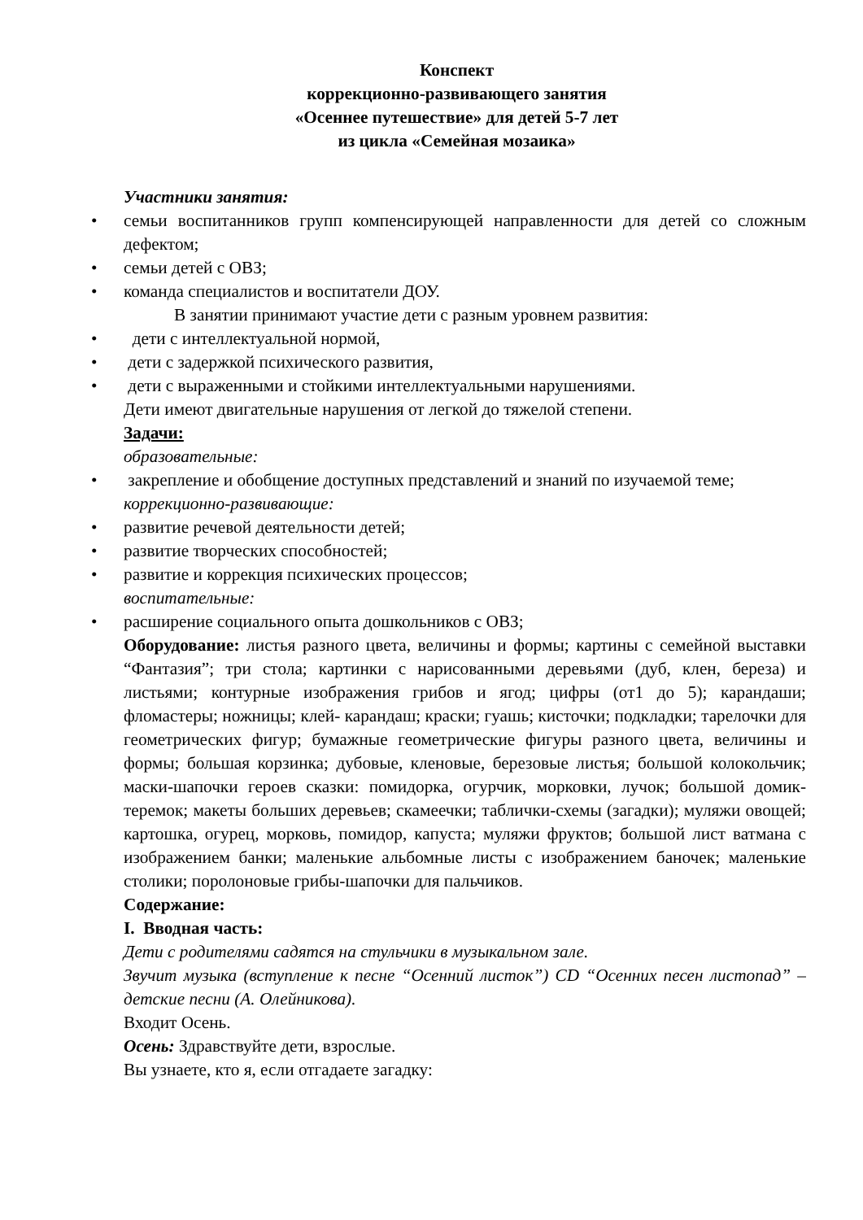Конспект
коррекционно-развивающего занятия
«Осеннее путешествие» для детей 5-7 лет
из цикла «Семейная мозаика»
Участники занятия:
• семьи воспитанников групп компенсирующей направленности для детей со сложным дефектом;
• семьи детей с ОВЗ;
• команда специалистов и воспитатели ДОУ.
В занятии принимают участие дети с разным уровнем развития:
• дети с интеллектуальной нормой,
• дети с задержкой психического развития,
• дети с выраженными и стойкими интеллектуальными нарушениями.
Дети имеют двигательные нарушения от легкой до тяжелой степени.
Задачи:
образовательные:
• закрепление и обобщение доступных представлений и знаний по изучаемой теме;
коррекционно-развивающие:
• развитие речевой деятельности детей;
• развитие творческих способностей;
• развитие и коррекция психических процессов;
воспитательные:
• расширение социального опыта дошкольников с ОВЗ;
Оборудование: листья разного цвета, величины и формы; картины с семейной выставки “Фантазия”; три стола; картинки с нарисованными деревьями (дуб, клен, береза) и листьями; контурные изображения грибов и ягод; цифры (от1 до 5); карандаши; фломастеры; ножницы; клей- карандаш; краски; гуашь; кисточки; подкладки; тарелочки для геометрических фигур; бумажные геометрические фигуры разного цвета, величины и формы; большая корзинка; дубовые, кленовые, березовые листья; большой колокольчик; маски-шапочки героев сказки: помидорка, огурчик, морковки, лучок; большой домик-теремок; макеты больших деревьев; скамеечки; таблички-схемы (загадки); муляжи овощей; картошка, огурец, морковь, помидор, капуста; муляжи фруктов; большой лист ватмана с изображением банки; маленькие альбомные листы с изображением баночек; маленькие столики; поролоновые грибы-шапочки для пальчиков.
Содержание:
I. Вводная часть:
Дети с родителями садятся на стульчики в музыкальном зале.
Звучит музыка (вступление к песне “Осенний листок”) CD “Осенних песен листопад” – детские песни (А. Олейникова).
Входит Осень.
Осень: Здравствуйте дети, взрослые.
Вы узнаете, кто я, если отгадаете загадку: